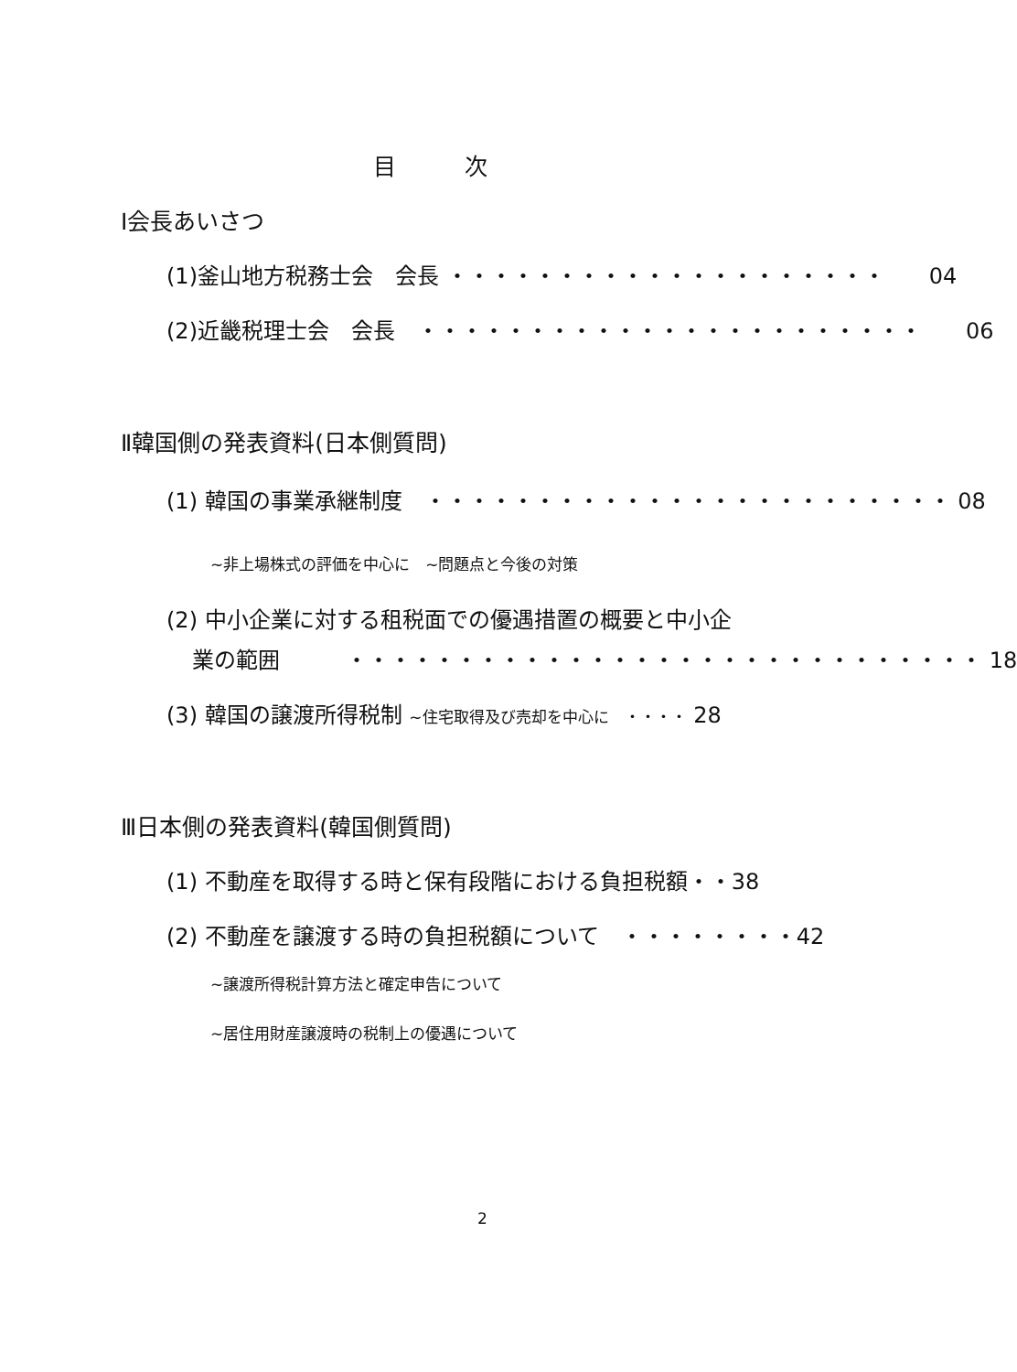目　　　次
Ⅰ会長あいさつ
(1)釜山地方税務士会　会長 ・・・・・・・・・・・・・・・・・・・・　　04
(2)近畿税理士会　会長　・・・・・・・・・・・・・・・・・・・・・・・　　06
Ⅱ韓国側の発表資料(日本側質問)
(1) 韓国の事業承継制度　・・・・・・・・・・・・・・・・・・・・・・・・ 08
~非上場株式の評価を中心に　~問題点と今後の対策
(2) 中小企業に対する租税面での優遇措置の概要と中小企
業の範囲　　　・・・・・・・・・・・・・・・・・・・・・・・・・・・・・ 18
(3) 韓国の譲渡所得税制 ~住宅取得及び売却を中心に　・・・・ 28
Ⅲ日本側の発表資料(韓国側質問)
(1) 不動産を取得する時と保有段階における負担税額・・38
(2) 不動産を譲渡する時の負担税額について　・・・・・・・・42
~譲渡所得税計算方法と確定申告について
~居住用財産譲渡時の税制上の優遇について
2